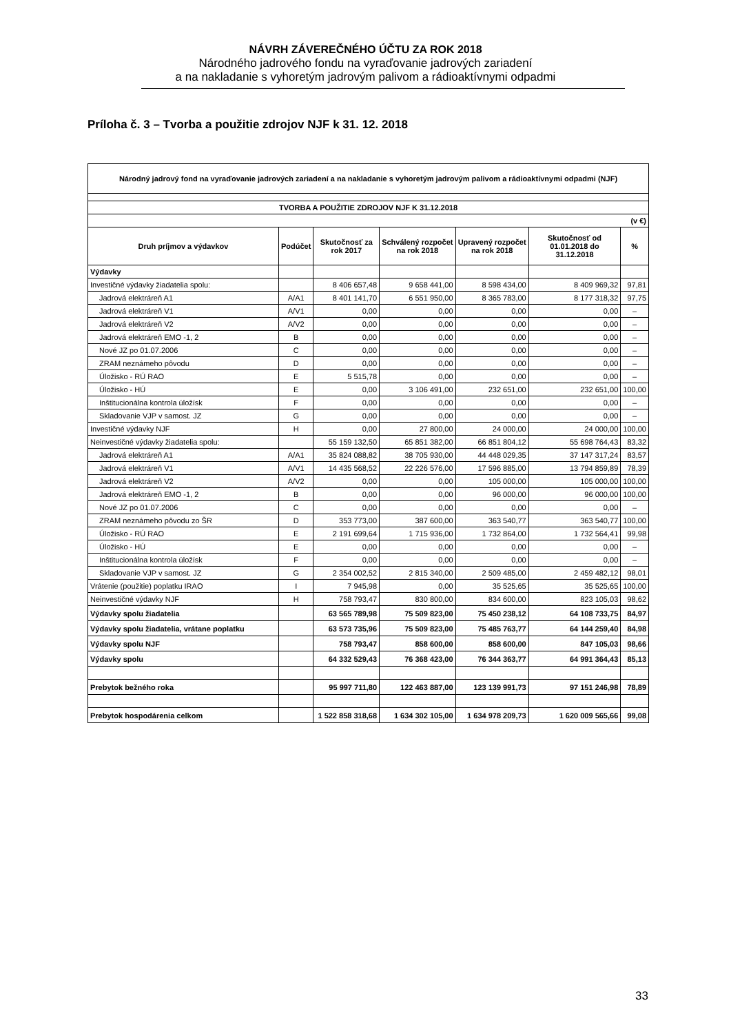NÁVRH ZÁVEREČNÉHO ÚČTU ZA ROK 2018
Národného jadrového fondu na vyraďovanie jadrových zariadení
a na nakladanie s vyhoretým jadrovým palivom a rádioaktívnymi odpadmi
Príloha č. 3 – Tvorba a použitie zdrojov NJF k 31. 12. 2018
| Národný jadrový fond na vyraďovanie jadrových zariadení a na nakladanie s vyhoretým jadrovým palivom a rádioaktívnymi odpadmi (NJF) | | | | | | |
| --- | --- | --- | --- | --- | --- | --- |
| TVORBA A POUŽITIE ZDROJOV NJF K 31.12.2018 | | | | | | |
| (v €) | | | | | | |
| Druh príjmov a výdavkov | Podúčet | Skutočnosť za rok 2017 | Schválený rozpočet na rok 2018 | Upravený rozpočet na rok 2018 | Skutočnosť od 01.01.2018 do 31.12.2018 | % |
| Výdavky | | | | | | |
| Investičné výdavky žiadatelia spolu: | | 8 406 657,48 | 9 658 441,00 | 8 598 434,00 | 8 409 969,32 | 97,81 |
| Jadrová elektráreň A1 | A/A1 | 8 401 141,70 | 6 551 950,00 | 8 365 783,00 | 8 177 318,32 | 97,75 |
| Jadrová elektráreň V1 | A/V1 | 0,00 | 0,00 | 0,00 | 0,00 | – |
| Jadrová elektráreň V2 | A/V2 | 0,00 | 0,00 | 0,00 | 0,00 | – |
| Jadrová elektráreň EMO -1, 2 | B | 0,00 | 0,00 | 0,00 | 0,00 | – |
| Nové JZ po 01.07.2006 | C | 0,00 | 0,00 | 0,00 | 0,00 | – |
| ZRAM neznámeho pôvodu | D | 0,00 | 0,00 | 0,00 | 0,00 | – |
| Úložisko - RÚ RAO | E | 5 515,78 | 0,00 | 0,00 | 0,00 | – |
| Úložisko - HÚ | E | 0,00 | 3 106 491,00 | 232 651,00 | 232 651,00 | 100,00 |
| Inštitucionálna kontrola úložísk | F | 0,00 | 0,00 | 0,00 | 0,00 | – |
| Skladovanie VJP v samost. JZ | G | 0,00 | 0,00 | 0,00 | 0,00 | – |
| Investičné výdavky NJF | H | 0,00 | 27 800,00 | 24 000,00 | 24 000,00 | 100,00 |
| Neinvestičné výdavky žiadatelia spolu: | | 55 159 132,50 | 65 851 382,00 | 66 851 804,12 | 55 698 764,43 | 83,32 |
| Jadrová elektráreň A1 | A/A1 | 35 824 088,82 | 38 705 930,00 | 44 448 029,35 | 37 147 317,24 | 83,57 |
| Jadrová elektráreň V1 | A/V1 | 14 435 568,52 | 22 226 576,00 | 17 596 885,00 | 13 794 859,89 | 78,39 |
| Jadrová elektráreň V2 | A/V2 | 0,00 | 0,00 | 105 000,00 | 105 000,00 | 100,00 |
| Jadrová elektráreň EMO -1, 2 | B | 0,00 | 0,00 | 96 000,00 | 96 000,00 | 100,00 |
| Nové JZ po 01.07.2006 | C | 0,00 | 0,00 | 0,00 | 0,00 | – |
| ZRAM neznámeho pôvodu zo ŠR | D | 353 773,00 | 387 600,00 | 363 540,77 | 363 540,77 | 100,00 |
| Úložisko - RÚ RAO | E | 2 191 699,64 | 1 715 936,00 | 1 732 864,00 | 1 732 564,41 | 99,98 |
| Úložisko - HÚ | E | 0,00 | 0,00 | 0,00 | 0,00 | – |
| Inštitucionálna kontrola úložísk | F | 0,00 | 0,00 | 0,00 | 0,00 | – |
| Skladovanie VJP v samost. JZ | G | 2 354 002,52 | 2 815 340,00 | 2 509 485,00 | 2 459 482,12 | 98,01 |
| Vrátenie (použitie) poplatku IRAO | I | 7 945,98 | 0,00 | 35 525,65 | 35 525,65 | 100,00 |
| Neinvestičné výdavky NJF | H | 758 793,47 | 830 800,00 | 834 600,00 | 823 105,03 | 98,62 |
| Výdavky spolu žiadatelia | | 63 565 789,98 | 75 509 823,00 | 75 450 238,12 | 64 108 733,75 | 84,97 |
| Výdavky spolu žiadatelia, vrátane poplatku | | 63 573 735,96 | 75 509 823,00 | 75 485 763,77 | 64 144 259,40 | 84,98 |
| Výdavky spolu NJF | | 758 793,47 | 858 600,00 | 858 600,00 | 847 105,03 | 98,66 |
| Výdavky spolu | | 64 332 529,43 | 76 368 423,00 | 76 344 363,77 | 64 991 364,43 | 85,13 |
| Prebytok bežného roka | | 95 997 711,80 | 122 463 887,00 | 123 139 991,73 | 97 151 246,98 | 78,89 |
| Prebytok hospodárenia celkom | | 1 522 858 318,68 | 1 634 302 105,00 | 1 634 978 209,73 | 1 620 009 565,66 | 99,08 |
33